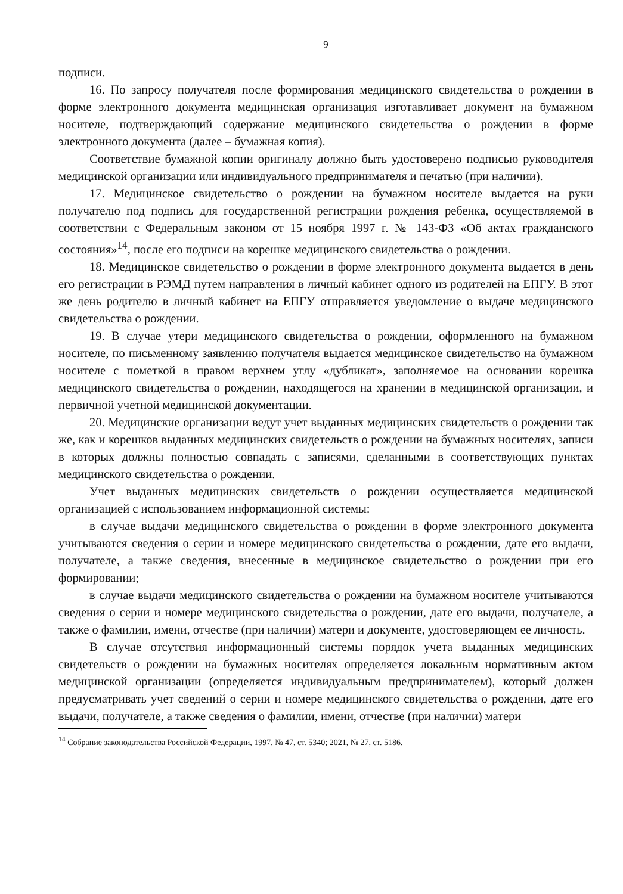9
подписи.
16. По запросу получателя после формирования медицинского свидетельства о рождении в форме электронного документа медицинская организация изготавливает документ на бумажном носителе, подтверждающий содержание медицинского свидетельства о рождении в форме электронного документа (далее – бумажная копия).
Соответствие бумажной копии оригиналу должно быть удостоверено подписью руководителя медицинской организации или индивидуального предпринимателя и печатью (при наличии).
17. Медицинское свидетельство о рождении на бумажном носителе выдается на руки получателю под подпись для государственной регистрации рождения ребенка, осуществляемой в соответствии с Федеральным законом от 15 ноября 1997 г. № 143-ФЗ «Об актах гражданского состояния»<sup>14</sup>, после его подписи на корешке медицинского свидетельства о рождении.
18. Медицинское свидетельство о рождении в форме электронного документа выдается в день его регистрации в РЭМД путем направления в личный кабинет одного из родителей на ЕПГУ. В этот же день родителю в личный кабинет на ЕПГУ отправляется уведомление о выдаче медицинского свидетельства о рождении.
19. В случае утери медицинского свидетельства о рождении, оформленного на бумажном носителе, по письменному заявлению получателя выдается медицинское свидетельство на бумажном носителе с пометкой в правом верхнем углу «дубликат», заполняемое на основании корешка медицинского свидетельства о рождении, находящегося на хранении в медицинской организации, и первичной учетной медицинской документации.
20. Медицинские организации ведут учет выданных медицинских свидетельств о рождении так же, как и корешков выданных медицинских свидетельств о рождении на бумажных носителях, записи в которых должны полностью совпадать с записями, сделанными в соответствующих пунктах медицинского свидетельства о рождении.
Учет выданных медицинских свидетельств о рождении осуществляется медицинской организацией с использованием информационной системы:
в случае выдачи медицинского свидетельства о рождении в форме электронного документа учитываются сведения о серии и номере медицинского свидетельства о рождении, дате его выдачи, получателе, а также сведения, внесенные в медицинское свидетельство о рождении при его формировании;
в случае выдачи медицинского свидетельства о рождении на бумажном носителе учитываются сведения о серии и номере медицинского свидетельства о рождении, дате его выдачи, получателе, а также о фамилии, имени, отчестве (при наличии) матери и документе, удостоверяющем ее личность.
В случае отсутствия информационный системы порядок учета выданных медицинских свидетельств о рождении на бумажных носителях определяется локальным нормативным актом медицинской организации (определяется индивидуальным предпринимателем), который должен предусматривать учет сведений о серии и номере медицинского свидетельства о рождении, дате его выдачи, получателе, а также сведения о фамилии, имени, отчестве (при наличии) матери
<sup>14</sup> Собрание законодательства Российской Федерации, 1997, № 47, ст. 5340; 2021, № 27, ст. 5186.